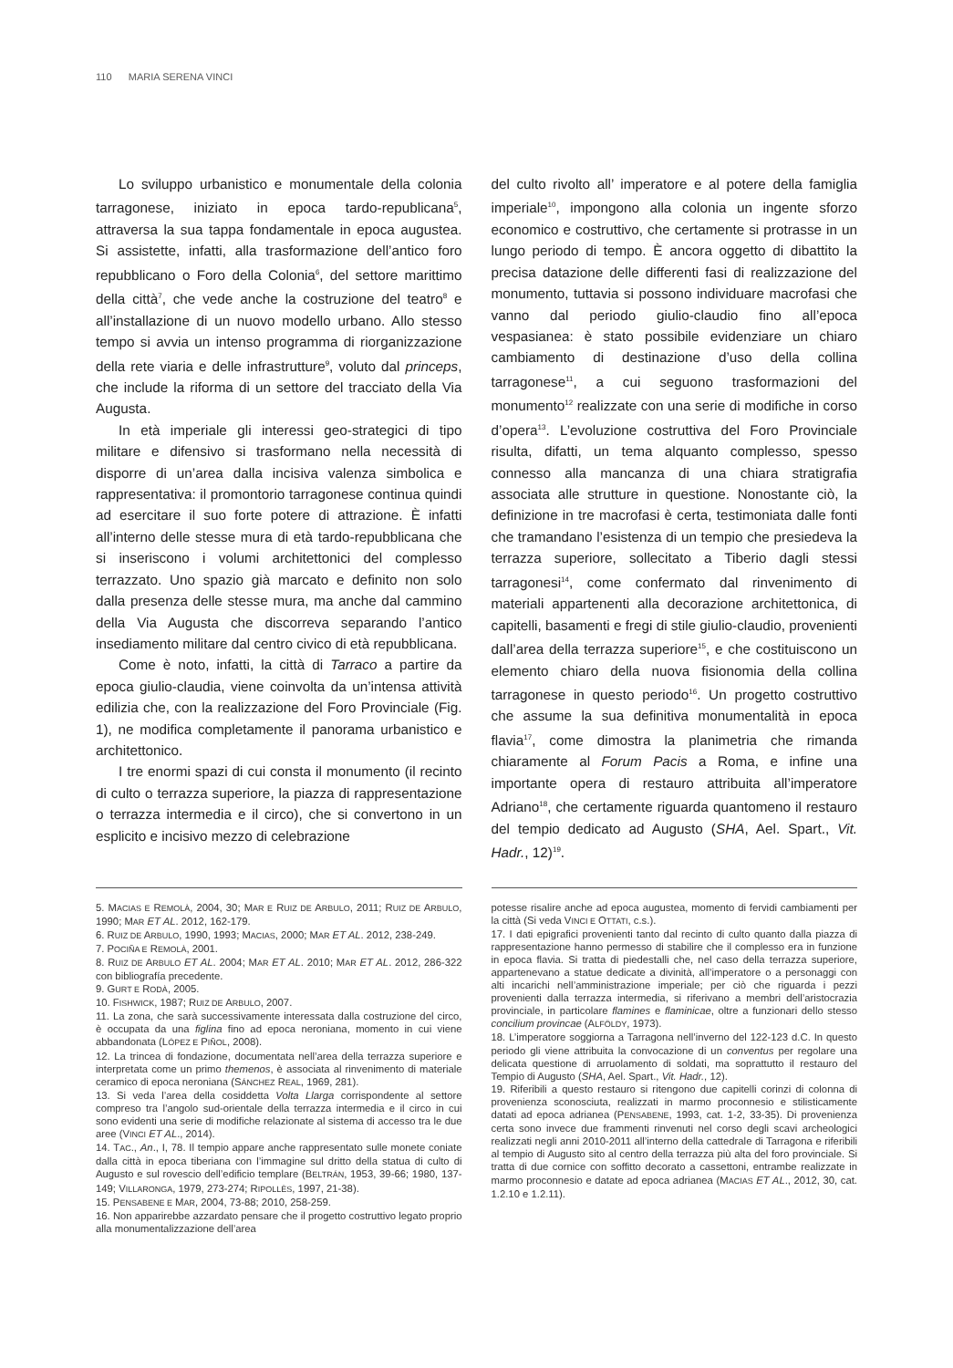110 MARIA SERENA VINCI
Lo sviluppo urbanistico e monumentale della colonia tarragonese, iniziato in epoca tardo-republicana<sup>5</sup>, attraversa la sua tappa fondamentale in epoca augustea. Si assistette, infatti, alla trasformazione dell’antico foro repubblicano o Foro della Colonia<sup>6</sup>, del settore marittimo della città<sup>7</sup>, che vede anche la costruzione del teatro<sup>8</sup> e all’installazione di un nuovo modello urbano. Allo stesso tempo si avvia un intenso programma di riorganizzazione della rete viaria e delle infrastrutture<sup>9</sup>, voluto dal princeps, che include la riforma di un settore del tracciato della Via Augusta.
In età imperiale gli interessi geo-strategici di tipo militare e difensivo si trasformano nella necessità di disporre di un’area dalla incisiva valenza simbolica e rappresentativa: il promontorio tarragonese continua quindi ad esercitare il suo forte potere di attrazione. È infatti all’interno delle stesse mura di età tardo-repubblicana che si inseriscono i volumi architettonici del complesso terrazzato. Uno spazio già marcato e definito non solo dalla presenza delle stesse mura, ma anche dal cammino della Via Augusta che discorreva separando l’antico insediamento militare dal centro civico di età repubblicana.
Come è noto, infatti, la città di Tarraco a partire da epoca giulio-claudia, viene coinvolta da un’intensa attività edilizia che, con la realizzazione del Foro Provinciale (Fig. 1), ne modifica completamente il panorama urbanistico e architettonico.
I tre enormi spazi di cui consta il monumento (il recinto di culto o terrazza superiore, la piazza di rappresentazione o terrazza intermedia e il circo), che si convertono in un esplicito e incisivo mezzo di celebrazione
del culto rivolto all’ imperatore e al potere della famiglia imperiale<sup>10</sup>, impongono alla colonia un ingente sforzo economico e costruttivo, che certamente si protrasse in un lungo periodo di tempo. È ancora oggetto di dibattito la precisa datazione delle differenti fasi di realizzazione del monumento, tuttavia si possono individuare macrofasi che vanno dal periodo giulio-claudio fino all’epoca vespasianea: è stato possibile evidenziare un chiaro cambiamento di destinazione d’uso della collina tarragonese<sup>11</sup>, a cui seguono trasformazioni del monumento<sup>12</sup> realizzate con una serie di modifiche in corso d’opera<sup>13</sup>. L’evoluzione costruttiva del Foro Provinciale risulta, difatti, un tema alquanto complesso, spesso connesso alla mancanza di una chiara stratigrafia associata alle strutture in questione. Nonostante ciò, la definizione in tre macrofasi è certa, testimoniata dalle fonti che tramandano l’esistenza di un tempio che presiedeva la terrazza superiore, sollecitato a Tiberio dagli stessi tarragonesi<sup>14</sup>, come confermato dal rinvenimento di materiali appartenenti alla decorazione architettonica, di capitelli, basamenti e fregi di stile giulio-claudio, provenienti dall’area della terrazza superiore<sup>15</sup>, e che costituiscono un elemento chiaro della nuova fisionomia della collina tarragonese in questo periodo<sup>16</sup>. Un progetto costruttivo che assume la sua definitiva monumentalità in epoca flavia<sup>17</sup>, come dimostra la planimetria che rimanda chiaramente al Forum Pacis a Roma, e infine una importante opera di restauro attribuita all’imperatore Adriano<sup>18</sup>, che certamente riguarda quantomeno il restauro del tempio dedicato ad Augusto (SHA, Ael. Spart., Vit. Hadr., 12)<sup>19</sup>.
5. MACIAS E REMOLÀ, 2004, 30; MAR E RUIZ DE ARBULO, 2011; RUIZ DE ARBULO, 1990; MAR ET AL. 2012, 162-179.
6. RUIZ DE ARBULO, 1990, 1993; MACIAS, 2000; MAR ET AL. 2012, 238-249.
7. POCIÑA E REMOLÀ, 2001.
8. RUIZ DE ARBULO ET AL. 2004; MAR ET AL. 2010; MAR ET AL. 2012, 286-322 con bibliografía precedente.
9. GURT E RODÀ, 2005.
10. FISHWICK, 1987; RUIZ DE ARBULO, 2007.
11. La zona, che sarà successivamente interessata dalla costruzione del circo, è occupata da una figlina fino ad epoca neroniana, momento in cui viene abbandonata (LÓPEZ E PIÑOL, 2008).
12. La trincea di fondazione, documentata nell’area della terrazza superiore e interpretata come un primo themenos, è associata al rinvenimento di materiale ceramico di epoca neroniana (SÁNCHEZ REAL, 1969, 281).
13. Si veda l’area della cosiddetta Volta Llarga corrispondente al settore compreso tra l’angolo sud-orientale della terrazza intermedia e il circo in cui sono evidenti una serie di modifiche relazionate al sistema di accesso tra le due aree (VINCI ET AL., 2014).
14. TAC., An., I, 78. Il tempio appare anche rappresentato sulle monete coniate dalla città in epoca tiberiana con l’immagine sul dritto della statua di culto di Augusto e sul rovescio dell’edificio templare (BELTRÁN, 1953, 39-66; 1980, 137-149; VILLARONGA, 1979, 273-274; RIPOLLÈS, 1997, 21-38).
15. PENSABENE E MAR, 2004, 73-88; 2010, 258-259.
16. Non apparirebbe azzardato pensare che il progetto costruttivo legato proprio alla monumentalizzazione dell’area
potesse risalire anche ad epoca augustea, momento di fervidi cambiamenti per la città (Si veda VINCI E OTTATI, c.s.).
17. I dati epigrafici provenienti tanto dal recinto di culto quanto dalla piazza di rappresentazione hanno permesso di stabilire che il complesso era in funzione in epoca flavia. Si tratta di piedestalli che, nel caso della terrazza superiore, appartenevano a statue dedicate a divinità, all’imperatore o a personaggi con alti incarichi nell’amministrazione imperiale; per ciò che riguarda i pezzi provenienti dalla terrazza intermedia, si riferivano a membri dell’aristocrazia provinciale, in particolare flamines e flaminicae, oltre a funzionari dello stesso concilium provincae (ALFÖLDY, 1973).
18. L’imperatore soggiorna a Tarragona nell’inverno del 122-123 d.C. In questo periodo gli viene attribuita la convocazione di un conventus per regolare una delicata questione di arruolamento di soldati, ma soprattutto il restauro del Tempio di Augusto (SHA, Ael. Spart., Vit. Hadr., 12).
19. Riferibili a questo restauro si ritengono due capitelli corinzi di colonna di provenienza sconosciuta, realizzati in marmo proconnesio e stilisticamente datati ad epoca adrianea (PENSABENE, 1993, cat. 1-2, 33-35). Di provenienza certa sono invece due frammenti rinvenuti nel corso degli scavi archeologici realizzati negli anni 2010-2011 all’interno della cattedrale di Tarragona e riferibili al tempio di Augusto sito al centro della terrazza più alta del foro provinciale. Si tratta di due cornice con soffitto decorato a cassettoni, entrambe realizzate in marmo proconnesio e datate ad epoca adrianea (MACIAS ET AL., 2012, 30, cat. 1.2.10 e 1.2.11).